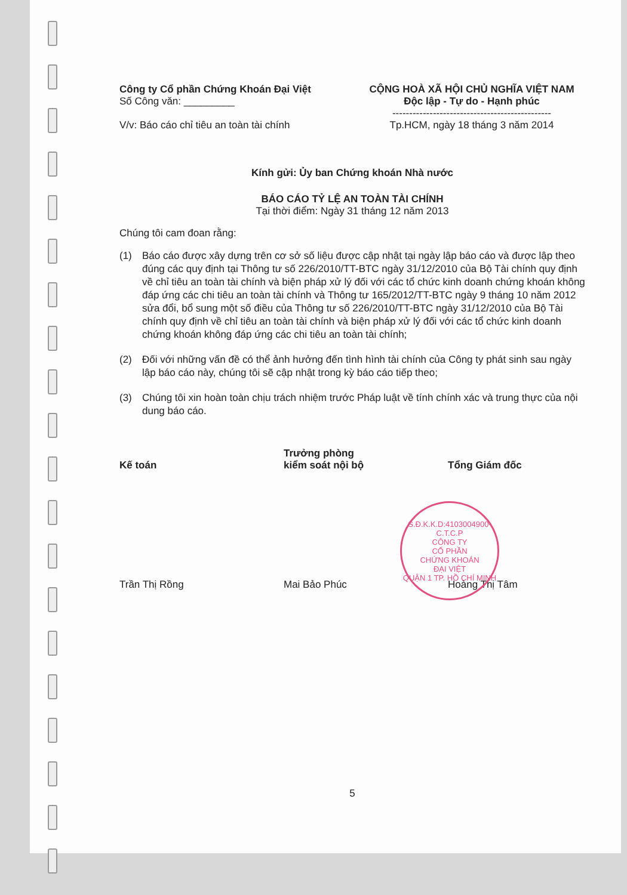Công ty Cổ phần Chứng Khoán Đại Việt
Số Công văn: _________
V/v: Báo cáo chỉ tiêu an toàn tài chính
CỘNG HOÀ XÃ HỘI CHỦ NGHĨA VIỆT NAM
Độc lập - Tự do - Hạnh phúc
-----------------------------------------------
Tp.HCM, ngày 18 tháng 3 năm 2014
Kính gửi: Ủy ban Chứng khoán Nhà nước
BÁO CÁO TỶ LỆ AN TOÀN TÀI CHÍNH
Tại thời điểm: Ngày 31 tháng 12 năm 2013
Chúng tôi cam đoan rằng:
(1) Báo cáo được xây dựng trên cơ sở số liệu được cập nhật tại ngày lập báo cáo và được lập theo đúng các quy định tại Thông tư số 226/2010/TT-BTC ngày 31/12/2010 của Bộ Tài chính quy định về chỉ tiêu an toàn tài chính và biện pháp xử lý đối với các tổ chức kinh doanh chứng khoán không đáp ứng các chi tiêu an toàn tài chính và Thông tư 165/2012/TT-BTC ngày 9 tháng 10 năm 2012 sửa đổi, bổ sung một số điều của Thông tư số 226/2010/TT-BTC ngày 31/12/2010 của Bộ Tài chính quy định về chỉ tiêu an toàn tài chính và biện pháp xử lý đối với các tổ chức kinh doanh chứng khoán không đáp ứng các chi tiêu an toàn tài chính;
(2) Đối với những vấn đề có thể ảnh hưởng đến tình hình tài chính của Công ty phát sinh sau ngày lập báo cáo này, chúng tôi sẽ cập nhật trong kỳ báo cáo tiếp theo;
(3) Chúng tôi xin hoàn toàn chịu trách nhiệm trước Pháp luật về tính chính xác và trung thực của nội dung báo cáo.
Kế toán Trưởng phòng
kiểm soát nội bộ
Tổng Giám đốc
Trần Thị Rồng Mai Bảo Phúc Hoàng Thị Tâm
5
S.Đ.K.K.D:4103004900-C.T.C.P
CÔNG TY
CỔ PHẦN
CHỨNG KHOÁN
ĐẠI VIỆT
QUẬN 1 TP. HỒ CHÍ MINH